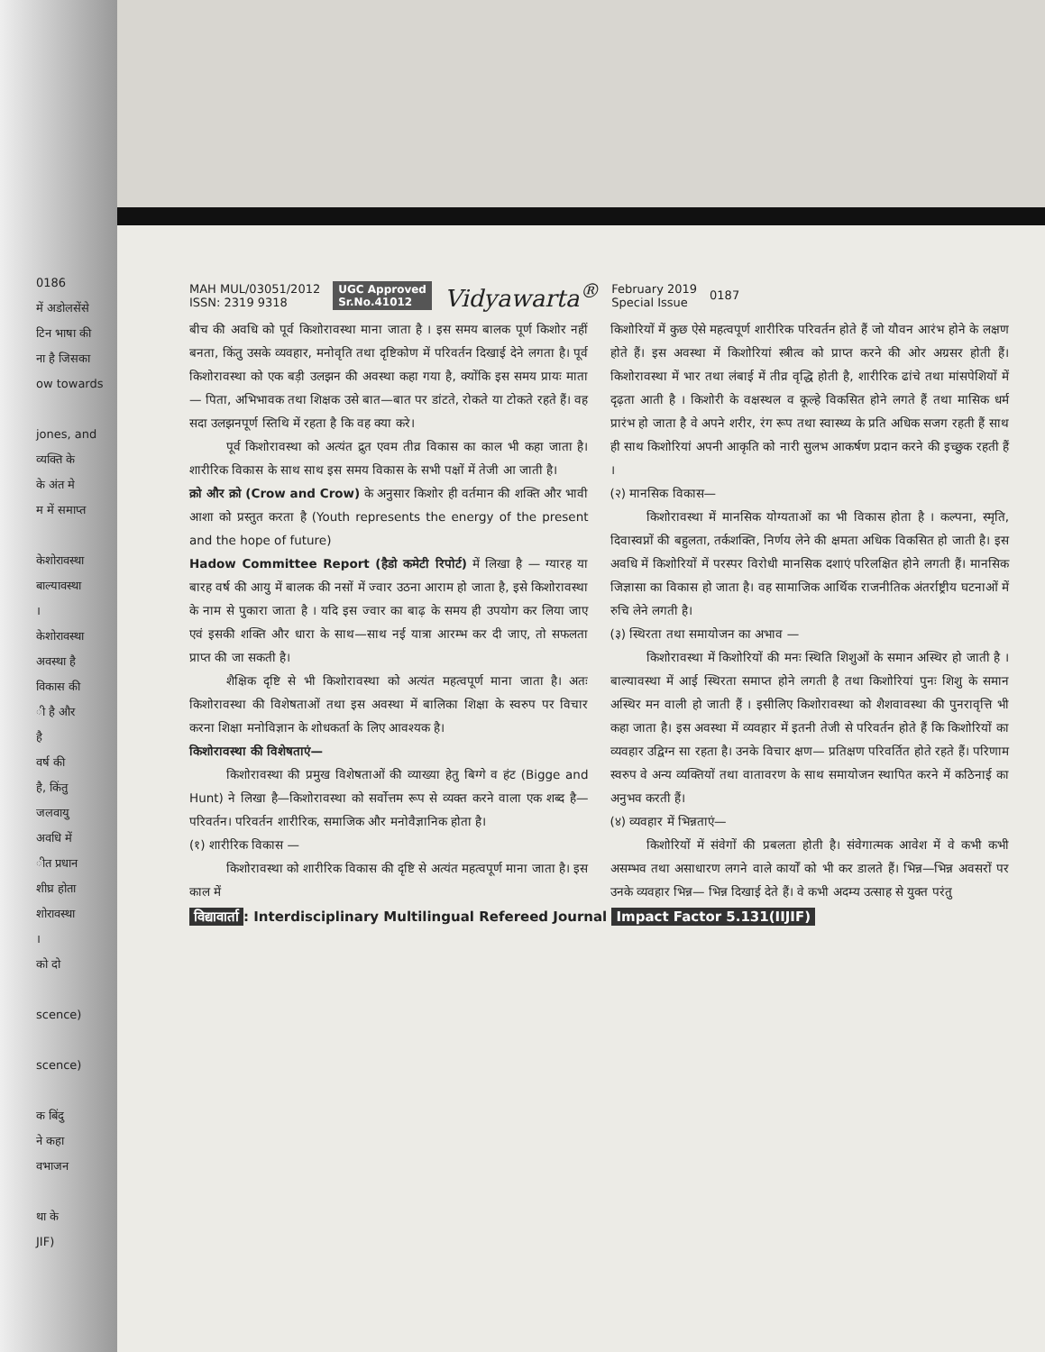0186
में अडोलसेंसे
टिन भाषा की
ना है जिसका
ow towards
jones, and
व्यक्ति के
के अंत मे
म में समाप्त
केशोरावस्था
बाल्यावस्था
।
केशोरावस्था
अवस्था है
विकास की
ी है और
है
वर्ष की
है, किंतु
जलवायु
अवधि में
ीत प्रधान
शीघ्र होता
शोरावस्था
।
को दो
scence)
scence)
क बिंदु
ने कहा
वभाजन
था के
JIF)
MAH MUL/03051/2012
ISSN: 2319 9318
UGC Approved
Sr.No.41012
Vidyawarta<sup>®</sup>
February 2019
Special Issue
0187
बीच की अवधि को पूर्व किशोरावस्था माना जाता है । इस समय बालक पूर्ण किशोर नहीं बनता, किंतु उसके व्यवहार, मनोवृति तथा दृष्टिकोण में परिवर्तन दिखाई देने लगता है। पूर्व किशोरावस्था को एक बड़ी उलझन की अवस्था कहा गया है, क्योंकि इस समय प्रायः माता— पिता, अभिभावक तथा शिक्षक उसे बात—बात पर डांटते, रोकते या टोकते रहते हैं। वह सदा उलझनपूर्ण स्तिथि में रहता है कि वह क्या करे।
पूर्व किशोरावस्था को अत्यंत द्रुत एवम तीव्र विकास का काल भी कहा जाता है। शारीरिक विकास के साथ साथ इस समय विकास के सभी पक्षों में तेजी आ जाती है।
क्रो और क्रो (Crow and Crow) के अनुसार किशोर ही वर्तमान की शक्ति और भावी आशा को प्रस्तुत करता है (Youth represents the energy of the present and the hope of future)
Hadow Committee Report (हैडो कमेटी रिपोर्ट) में लिखा है — ग्यारह या बारह वर्ष की आयु में बालक की नसों में ज्वार उठना आराम हो जाता है, इसे किशोरावस्था के नाम से पुकारा जाता है । यदि इस ज्वार का बाढ़ के समय ही उपयोग कर लिया जाए एवं इसकी शक्ति और धारा के साथ—साथ नई यात्रा आरम्भ कर दी जाए, तो सफलता प्राप्त की जा सकती है।
शैक्षिक दृष्टि से भी किशोरावस्था को अत्यंत महत्वपूर्ण माना जाता है। अतः किशोरावस्था की विशेषताओं तथा इस अवस्था में बालिका शिक्षा के स्वरुप पर विचार करना शिक्षा मनोविज्ञान के शोधकर्ता के लिए आवश्यक है।
किशोरावस्था की विशेषताएं—
किशोरावस्था की प्रमुख विशेषताओं की व्याख्या हेतु बिग्गे व हंट (Bigge and Hunt) ने लिखा है—किशोरावस्था को सर्वोत्तम रूप से व्यक्त करने वाला एक शब्द है— परिवर्तन। परिवर्तन शारीरिक, समाजिक और मनोवैज्ञानिक होता है।
(१) शारीरिक विकास —
किशोरावस्था को शारीरिक विकास की दृष्टि से अत्यंत महत्वपूर्ण माना जाता है। इस काल में
किशोरियों में कुछ ऐसे महत्वपूर्ण शारीरिक परिवर्तन होते हैं जो यौवन आरंभ होने के लक्षण होते हैं। इस अवस्था में किशोरियां स्त्रीत्व को प्राप्त करने की ओर अग्रसर होती हैं। किशोरावस्था में भार तथा लंबाई में तीव्र वृद्धि होती है, शारीरिक ढांचे तथा मांसपेशियों में दृढ़ता आती है । किशोरी के वक्षस्थल व कूल्हे विकसित होने लगते हैं तथा मासिक धर्म प्रारंभ हो जाता है वे अपने शरीर, रंग रूप तथा स्वास्थ्य के प्रति अधिक सजग रहती हैं साथ ही साथ किशोरियां अपनी आकृति को नारी सुलभ आकर्षण प्रदान करने की इच्छुक रहती हैं ।
(२) मानसिक विकास—
किशोरावस्था में मानसिक योग्यताओं का भी विकास होता है । कल्पना, स्मृति, दिवास्वप्नों की बहुलता, तर्कशक्ति, निर्णय लेने की क्षमता अधिक विकसित हो जाती है। इस अवधि में किशोरियों में परस्पर विरोधी मानसिक दशाएं परिलक्षित होने लगती हैं। मानसिक जिज्ञासा का विकास हो जाता है। वह सामाजिक आर्थिक राजनीतिक अंतर्राष्ट्रीय घटनाओं में रुचि लेने लगती है।
(३) स्थिरता तथा समायोजन का अभाव —
किशोरावस्था में किशोरियों की मनः स्थिति शिशुओं के समान अस्थिर हो जाती है । बाल्यावस्था में आई स्थिरता समाप्त होने लगती है तथा किशोरियां पुनः शिशु के समान अस्थिर मन वाली हो जाती हैं । इसीलिए किशोरावस्था को शैशवावस्था की पुनरावृत्ति भी कहा जाता है। इस अवस्था में व्यवहार में इतनी तेजी से परिवर्तन होते हैं कि किशोरियों का व्यवहार उद्विग्न सा रहता है। उनके विचार क्षण— प्रतिक्षण परिवर्तित होते रहते हैं। परिणाम स्वरुप वे अन्य व्यक्तियों तथा वातावरण के साथ समायोजन स्थापित करने में कठिनाई का अनुभव करती हैं।
(४) व्यवहार में भिन्नताएं—
किशोरियों में संवेगों की प्रबलता होती है। संवेगात्मक आवेश में वे कभी कभी असम्भव तथा असाधारण लगने वाले कार्यों को भी कर डालते हैं। भिन्न—भिन्न अवसरों पर उनके व्यवहार भिन्न— भिन्न दिखाई देते हैं। वे कभी अदम्य उत्साह से युक्त परंतु
विद्यावार्ता: Interdisciplinary Multilingual Refereed Journal Impact Factor 5.131(IIJIF)